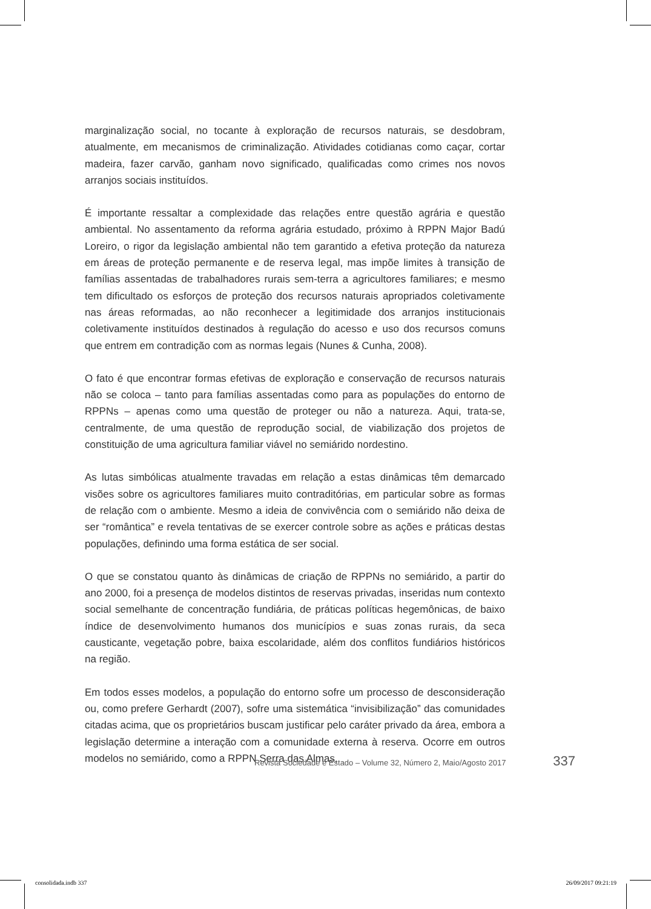marginalização social, no tocante à exploração de recursos naturais, se desdobram, atualmente, em mecanismos de criminalização. Atividades cotidianas como caçar, cortar madeira, fazer carvão, ganham novo significado, qualificadas como crimes nos novos arranjos sociais instituídos.
É importante ressaltar a complexidade das relações entre questão agrária e questão ambiental. No assentamento da reforma agrária estudado, próximo à RPPN Major Badú Loreiro, o rigor da legislação ambiental não tem garantido a efetiva proteção da natureza em áreas de proteção permanente e de reserva legal, mas impõe limites à transição de famílias assentadas de trabalhadores rurais sem-terra a agricultores familiares; e mesmo tem dificultado os esforços de proteção dos recursos naturais apropriados coletivamente nas áreas reformadas, ao não reconhecer a legitimidade dos arranjos institucionais coletivamente instituídos destinados à regulação do acesso e uso dos recursos comuns que entrem em contradição com as normas legais (Nunes & Cunha, 2008).
O fato é que encontrar formas efetivas de exploração e conservação de recursos naturais não se coloca – tanto para famílias assentadas como para as populações do entorno de RPPNs – apenas como uma questão de proteger ou não a natureza. Aqui, trata-se, centralmente, de uma questão de reprodução social, de viabilização dos projetos de constituição de uma agricultura familiar viável no semiárido nordestino.
As lutas simbólicas atualmente travadas em relação a estas dinâmicas têm demarcado visões sobre os agricultores familiares muito contraditórias, em particular sobre as formas de relação com o ambiente. Mesmo a ideia de convivência com o semiárido não deixa de ser “romântica” e revela tentativas de se exercer controle sobre as ações e práticas destas populações, definindo uma forma estática de ser social.
O que se constatou quanto às dinâmicas de criação de RPPNs no semiárido, a partir do ano 2000, foi a presença de modelos distintos de reservas privadas, inseridas num contexto social semelhante de concentração fundiária, de práticas políticas hegemônicas, de baixo índice de desenvolvimento humanos dos municípios e suas zonas rurais, da seca causticante, vegetação pobre, baixa escolaridade, além dos conflitos fundiários históricos na região.
Em todos esses modelos, a população do entorno sofre um processo de desconsideração ou, como prefere Gerhardt (2007), sofre uma sistemática “invisibilização” das comunidades citadas acima, que os proprietários buscam justificar pelo caráter privado da área, embora a legislação determine a interação com a comunidade externa à reserva. Ocorre em outros modelos no semiárido, como a RPPN Serra das Almas,
Revista Sociedade e Estado – Volume 32, Número 2, Maio/Agosto 2017 337
consolidada.indb 337 26/09/2017 09:21:19